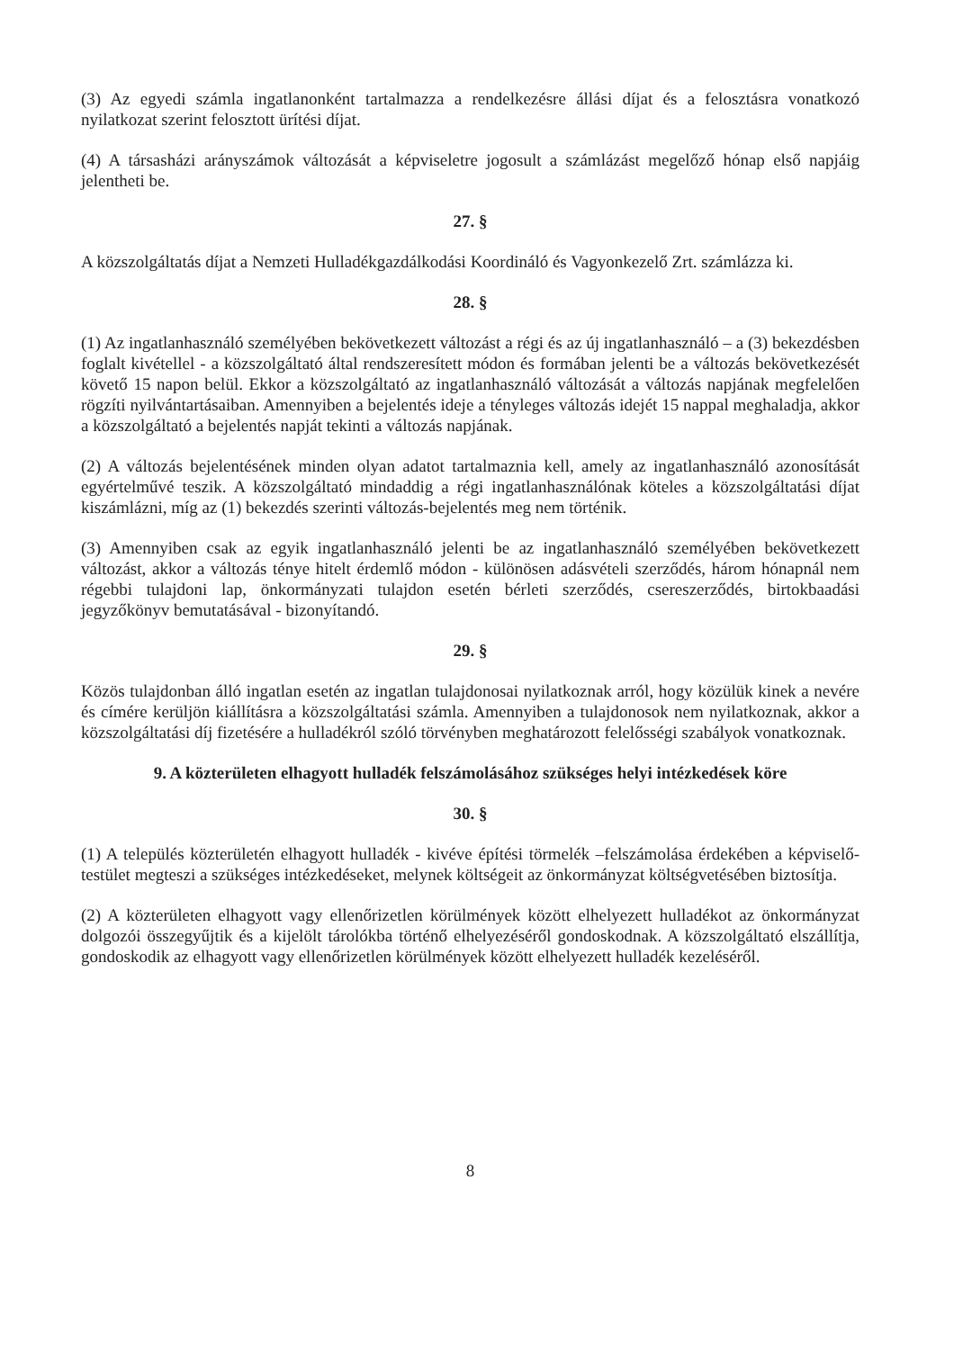(3) Az egyedi számla ingatlanonként tartalmazza a rendelkezésre állási díjat és a felosztásra vonatkozó nyilatkozat szerint felosztott ürítési díjat.
(4) A társasházi arányszámok változását a képviseletre jogosult a számlázást megelőző hónap első napjáig jelentheti be.
27. §
A közszolgáltatás díjat a Nemzeti Hulladékgazdálkodási Koordináló és Vagyonkezelő Zrt. számlázza ki.
28. §
(1) Az ingatlanhasználó személyében bekövetkezett változást a régi és az új ingatlanhasználó – a (3) bekezdésben foglalt kivétellel - a közszolgáltató által rendszeresített módon és formában jelenti be a változás bekövetkezését követő 15 napon belül. Ekkor a közszolgáltató az ingatlanhasználó változását a változás napjának megfelelően rögzíti nyilvántartásaiban. Amennyiben a bejelentés ideje a tényleges változás idejét 15 nappal meghaladja, akkor a közszolgáltató a bejelentés napját tekinti a változás napjának.
(2) A változás bejelentésének minden olyan adatot tartalmaznia kell, amely az ingatlanhasználó azonosítását egyértelművé teszik. A közszolgáltató mindaddig a régi ingatlanhasználónak köteles a közszolgáltatási díjat kiszámlázni, míg az (1) bekezdés szerinti változás-bejelentés meg nem történik.
(3) Amennyiben csak az egyik ingatlanhasználó jelenti be az ingatlanhasználó személyében bekövetkezett változást, akkor a változás ténye hitelt érdemlő módon - különösen adásvételi szerződés, három hónapnál nem régebbi tulajdoni lap, önkormányzati tulajdon esetén bérleti szerződés, csereszerződés, birtokbaadási jegyzőkönyv bemutatásával - bizonyítandó.
29. §
Közös tulajdonban álló ingatlan esetén az ingatlan tulajdonosai nyilatkoznak arról, hogy közülük kinek a nevére és címére kerüljön kiállításra a közszolgáltatási számla. Amennyiben a tulajdonosok nem nyilatkoznak, akkor a közszolgáltatási díj fizetésére a hulladékról szóló törvényben meghatározott felelősségi szabályok vonatkoznak.
9. A közterületen elhagyott hulladék felszámolásához szükséges helyi intézkedések köre
30. §
(1) A település közterületén elhagyott hulladék - kivéve építési törmelék –felszámolása érdekében a képviselő-testület megteszi a szükséges intézkedéseket, melynek költségeit az önkormányzat költségvetésében biztosítja.
(2) A közterületen elhagyott vagy ellenőrizetlen körülmények között elhelyezett hulladékot az önkormányzat dolgozói összegyűjtik és a kijelölt tárolókba történő elhelyezéséről gondoskodnak. A közszolgáltató elszállítja, gondoskodik az elhagyott vagy ellenőrizetlen körülmények között elhelyezett hulladék kezeléséről.
8